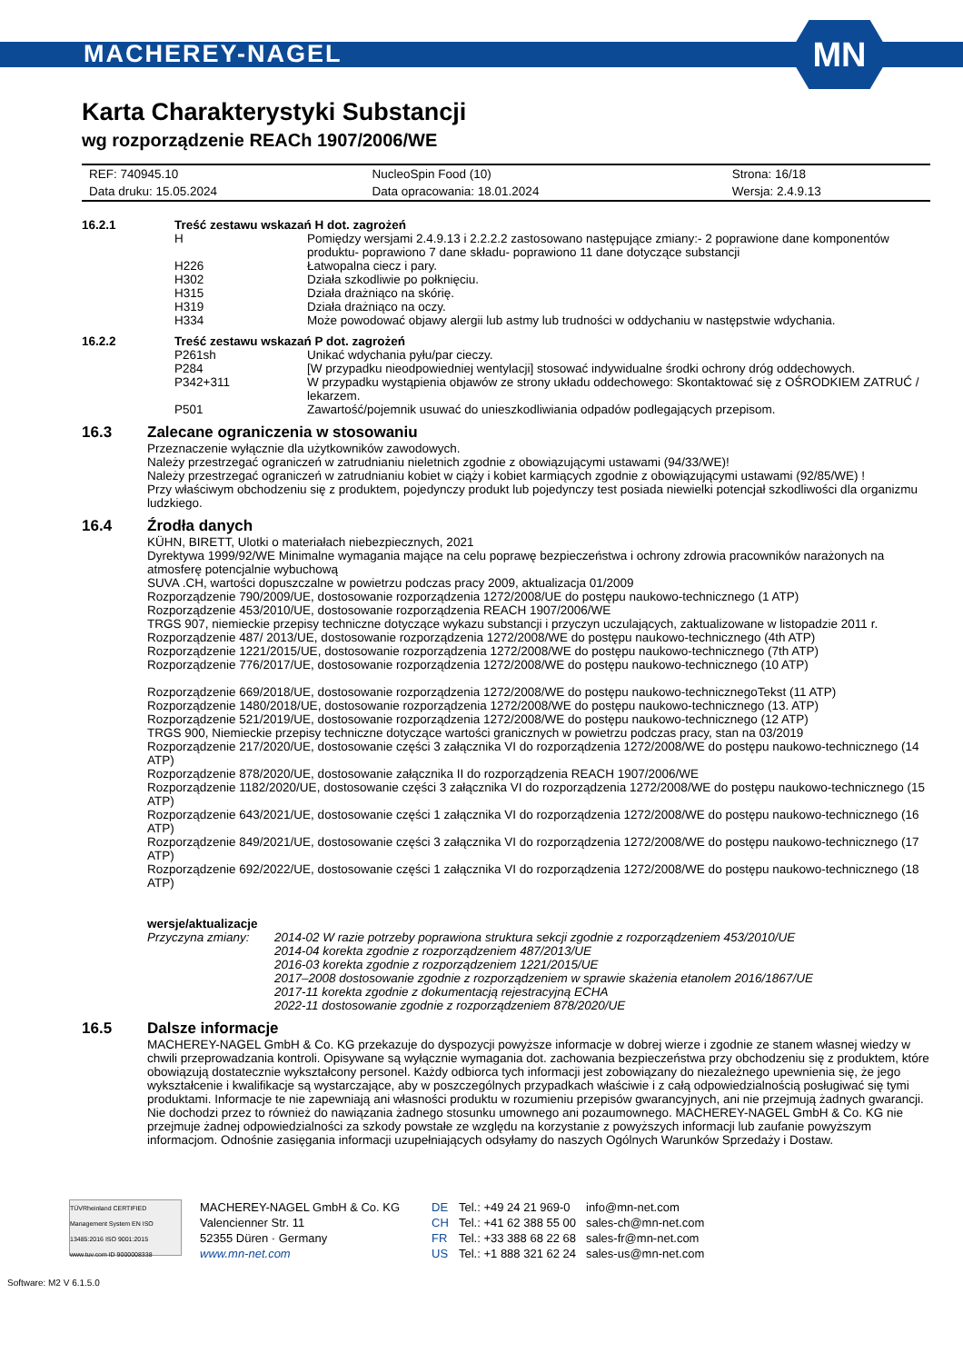MACHEREY-NAGEL
MN
Karta Charakterystyki Substancji
wg rozporządzenie REACh 1907/2006/WE
| REF: 740945.10 | NucleoSpin Food (10) | Strona: 16/18 |
| Data druku: 15.05.2024 | Data opracowania: 18.01.2024 | Wersja: 2.4.9.13 |
16.2.1 Treść zestawu wskazań H dot. zagrożeń
| H | Pomiędzy wersjami 2.4.9.13 i 2.2.2.2 zastosowano następujące zmiany:- 2 poprawione dane komponentów produktu- poprawiono 7 dane składu- poprawiono 11 dane dotyczące substancji |
| H226 | Łatwopalna ciecz i pary. |
| H302 | Działa szkodliwie po połknięciu. |
| H315 | Działa drażniąco na skórię. |
| H319 | Działa drażniąco na oczy. |
| H334 | Może powodować objawy alergii lub astmy lub trudności w oddychaniu w następstwie wdychania. |
16.2.2 Treść zestawu wskazań P dot. zagrożeń
| P261sh | Unikać wdychania pyłu/par cieczy. |
| P284 | [W przypadku nieodpowiedniej wentylacji] stosować indywidualne środki ochrony dróg oddechowych. |
| P342+311 | W przypadku wystąpienia objawów ze strony układu oddechowego: Skontaktować się z OŚRODKIEM ZATRUĆ / lekarzem. |
| P501 | Zawartość/pojemnik usuwać do unieszkodliwiania odpadów podlegających przepisom. |
16.3 Zalecane ograniczenia w stosowaniu
Przeznaczenie wyłącznie dla użytkowników zawodowych.
Należy przestrzegać ograniczeń w zatrudnianiu nieletnich zgodnie z obowiązującymi ustawami (94/33/WE)!
Należy przestrzegać ograniczeń w zatrudnianiu kobiet w ciąży i kobiet karmiących zgodnie z obowiązującymi ustawami (92/85/WE) !
Przy właściwym obchodzeniu się z produktem, pojedynczy produkt lub pojedynczy test posiada niewielki potencjał szkodliwości dla organizmu ludzkiego.
16.4 Źrodła danych
KÜHN, BIRETT, Ulotki o materiałach niebezpiecznych, 2021
Dyrektywa 1999/92/WE Minimalne wymagania mające na celu poprawę bezpieczeństwa i ochrony zdrowia pracowników narażonych na atmosferę potencjalnie wybuchową
SUVA .CH, wartości dopuszczalne w powietrzu podczas pracy 2009, aktualizacja 01/2009
Rozporządzenie 790/2009/UE, dostosowanie rozporządzenia 1272/2008/UE do postępu naukowo-technicznego (1 ATP)
Rozporządzenie 453/2010/UE, dostosowanie rozporządzenia REACH 1907/2006/WE
TRGS 907, niemieckie przepisy techniczne dotyczące wykazu substancji i przyczyn uczulających, zaktualizowane w listopadzie 2011 r.
Rozporządzenie 487/ 2013/UE, dostosowanie rozporządzenia 1272/2008/WE do postępu naukowo-technicznego (4th ATP)
Rozporządzenie 1221/2015/UE, dostosowanie rozporządzenia 1272/2008/WE do postępu naukowo-technicznego (7th ATP)
Rozporządzenie 776/2017/UE, dostosowanie rozporządzenia 1272/2008/WE do postępu naukowo-technicznego (10 ATP)
Rozporządzenie 669/2018/UE, dostosowanie rozporządzenia 1272/2008/WE do postępu naukowo-technicznegoTekst (11 ATP)
Rozporządzenie 1480/2018/UE, dostosowanie rozporządzenia 1272/2008/WE do postępu naukowo-technicznego (13. ATP)
Rozporządzenie 521/2019/UE, dostosowanie rozporządzenia 1272/2008/WE do postępu naukowo-technicznego (12 ATP)
TRGS 900, Niemieckie przepisy techniczne dotyczące wartości granicznych w powietrzu podczas pracy, stan na 03/2019
Rozporządzenie 217/2020/UE, dostosowanie części 3 załącznika VI do rozporządzenia 1272/2008/WE do postępu naukowo-technicznego (14 ATP)
Rozporządzenie 878/2020/UE, dostosowanie załącznika II do rozporządzenia REACH 1907/2006/WE
Rozporządzenie 1182/2020/UE, dostosowanie części 3 załącznika VI do rozporządzenia 1272/2008/WE do postępu naukowo-technicznego (15 ATP)
Rozporządzenie 643/2021/UE, dostosowanie części 1 załącznika VI do rozporządzenia 1272/2008/WE do postępu naukowo-technicznego (16 ATP)
Rozporządzenie 849/2021/UE, dostosowanie części 3 załącznika VI do rozporządzenia 1272/2008/WE do postępu naukowo-technicznego (17 ATP)
Rozporządzenie 692/2022/UE, dostosowanie części 1 załącznika VI do rozporządzenia 1272/2008/WE do postępu naukowo-technicznego (18 ATP)
wersje/aktualizacje
| Przyczyna zmiany: | 2014-02 W razie potrzeby poprawiona struktura sekcji zgodnie z rozporządzeniem 453/2010/UE 2014-04 korekta zgodnie z rozporządzeniem 487/2013/UE 2016-03 korekta zgodnie z rozporządzeniem 1221/2015/UE 2017–2008 dostosowanie zgodnie z rozporządzeniem w sprawie skażenia etanolem 2016/1867/UE 2017-11 korekta zgodnie z dokumentacją rejestracyjną ECHA 2022-11 dostosowanie zgodnie z rozporządzeniem 878/2020/UE |
16.5 Dalsze informacje
MACHEREY-NAGEL GmbH & Co. KG przekazuje do dyspozycji powyższe informacje w dobrej wierze i zgodnie ze stanem własnej wiedzy w chwili przeprowadzania kontroli. Opisywane są wyłącznie wymagania dot. zachowania bezpieczeństwa przy obchodzeniu się z produktem, które obowiązują dostatecznie wykształcony personel. Każdy odbiorca tych informacji jest zobowiązany do niezależnego upewnienia się, że jego wykształcenie i kwalifikacje są wystarczające, aby w poszczególnych przypadkach właściwie i z całą odpowiedzialnością posługiwać się tymi produktami. Informacje te nie zapewniają ani własności produktu w rozumieniu przepisów gwarancyjnych, ani nie przejmują żadnych gwarancji. Nie dochodzi przez to również do nawiązania żadnego stosunku umownego ani pozaumownego. MACHEREY-NAGEL GmbH & Co. KG nie przejmuje żadnej odpowiedzialności za szkody powstałe ze względu na korzystanie z powyższych informacji lub zaufanie powyższym informacjom. Odnośnie zasięgania informacji uzupełniających odsyłamy do naszych Ogólnych Warunków Sprzedaży i Dostaw.
TÜVRheinland CERTIFIED
Management System EN ISO 13485:2016 ISO 9001:2015
www.tuv.com ID 9000008338
MACHEREY-NAGEL GmbH & Co. KG
Valencienner Str. 11
52355 Düren · Germany
www.mn-net.com
| DE | Tel.: +49 24 21 969-0 | info@mn-net.com |
| CH | Tel.: +41 62 388 55 00 | sales-ch@mn-net.com |
| FR | Tel.: +33 388 68 22 68 | sales-fr@mn-net.com |
| US | Tel.: +1 888 321 62 24 | sales-us@mn-net.com |
Software: M2 V 6.1.5.0